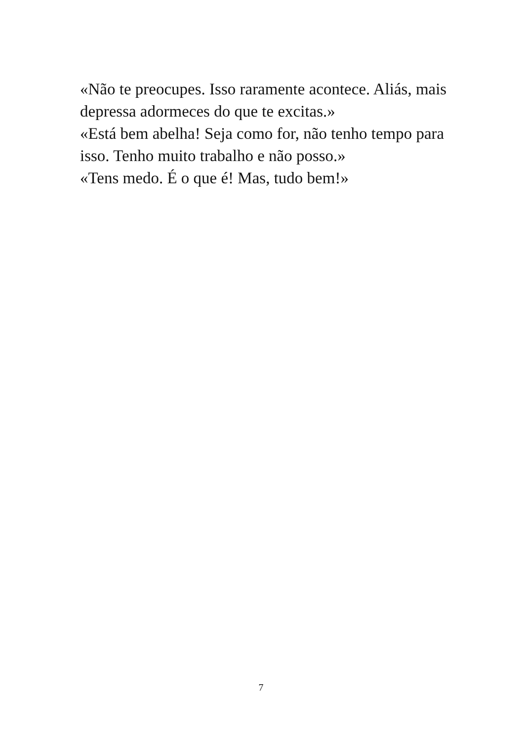«Não te preocupes. Isso raramente acontece. Aliás, mais depressa adormeces do que te excitas.»
«Está bem abelha! Seja como for, não tenho tempo para isso. Tenho muito trabalho e não posso.»
«Tens medo. É o que é! Mas, tudo bem!»
7